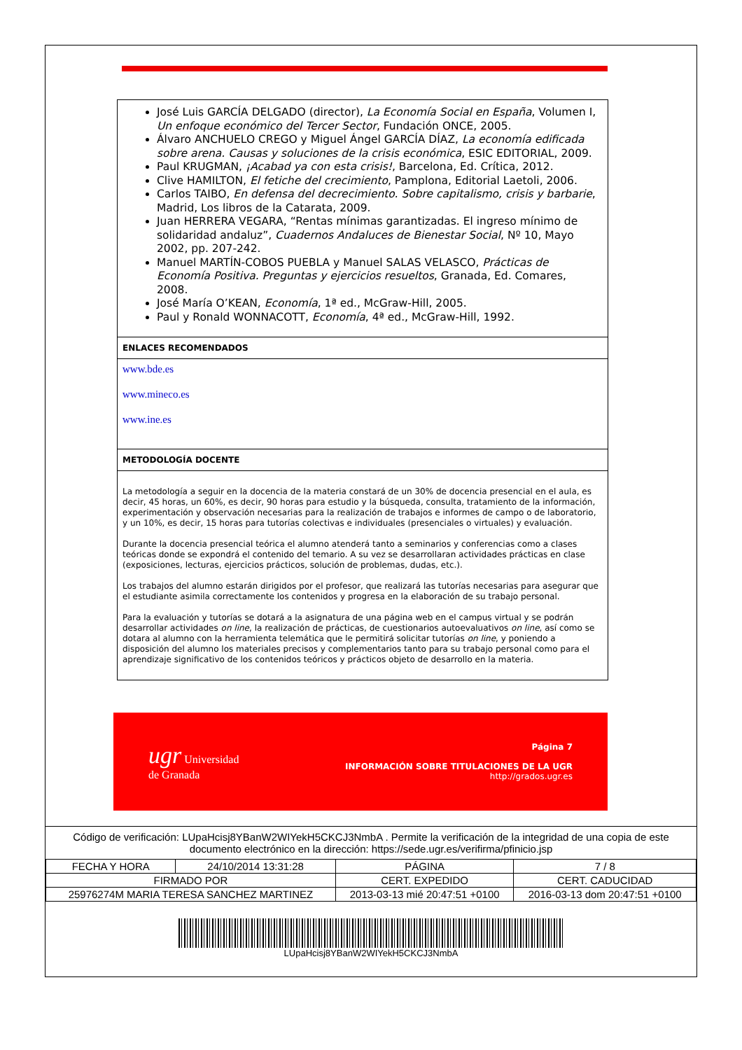José Luis GARCÍA DELGADO (director), La Economía Social en España, Volumen I, Un enfoque económico del Tercer Sector, Fundación ONCE, 2005.
Álvaro ANCHUELO CREGO y Miguel Ángel GARCÍA DÍAZ, La economía edificada sobre arena. Causas y soluciones de la crisis económica, ESIC EDITORIAL, 2009.
Paul KRUGMAN, ¡Acabad ya con esta crisis!, Barcelona, Ed. Crítica, 2012.
Clive HAMILTON, El fetiche del crecimiento, Pamplona, Editorial Laetoli, 2006.
Carlos TAIBO, En defensa del decrecimiento. Sobre capitalismo, crisis y barbarie, Madrid, Los libros de la Catarata, 2009.
Juan HERRERA VEGARA, “Rentas mínimas garantizadas. El ingreso mínimo de solidaridad andaluz”, Cuadernos Andaluces de Bienestar Social, Nº 10, Mayo 2002, pp. 207-242.
Manuel MARTÍN-COBOS PUEBLA y Manuel SALAS VELASCO, Prácticas de Economía Positiva. Preguntas y ejercicios resueltos, Granada, Ed. Comares, 2008.
José María O’KEAN, Economía, 1ª ed., McGraw-Hill, 2005.
Paul y Ronald WONNACOTT, Economía, 4ª ed., McGraw-Hill, 1992.
ENLACES RECOMENDADOS
www.bde.es
www.mineco.es
www.ine.es
METODOLOGÍA DOCENTE
La metodología a seguir en la docencia de la materia constará de un 30% de docencia presencial en el aula, es decir, 45 horas, un 60%, es decir, 90 horas para estudio y la búsqueda, consulta, tratamiento de la información, experimentación y observación necesarias para la realización de trabajos e informes de campo o de laboratorio, y un 10%, es decir, 15 horas para tutorías colectivas e individuales (presenciales o virtuales) y evaluación.
Durante la docencia presencial teórica el alumno atenderá tanto a seminarios y conferencias como a clases teóricas donde se expondrá el contenido del temario. A su vez se desarrollaran actividades prácticas en clase (exposiciones, lecturas, ejercicios prácticos, solución de problemas, dudas, etc.).
Los trabajos del alumno estarán dirigidos por el profesor, que realizará las tutorías necesarias para asegurar que el estudiante asimila correctamente los contenidos y progresa en la elaboración de su trabajo personal.
Para la evaluación y tutorías se dotará a la asignatura de una página web en el campus virtual y se podrán desarrollar actividades on line, la realización de prácticas, de cuestionarios autoevaluativos on line, así como se dotara al alumno con la herramienta telemática que le permitirá solicitar tutorías on line, y poniendo a disposición del alumno los materiales precisos y complementarios tanto para su trabajo personal como para el aprendizaje significativo de los contenidos teóricos y prácticos objeto de desarrollo en la materia.
ugr Universidad
de Granada
Página 7
INFORMACIÓN SOBRE TITULACIONES DE LA UGR
http://grados.ugr.es
Código de verificación: LUpaHcisj8YBanW2WIYekH5CKCJ3NmbA . Permite la verificación de la integridad de una copia de este documento electrónico en la dirección: https://sede.ugr.es/verifirma/pfinicio.jsp
| FECHA Y HORA | 24/10/2014 13:31:28 | PÁGINA | 7 / 8 |
| FIRMADO POR | | CERT. EXPEDIDO | CERT. CADUCIDAD |
| 25976274M MARIA TERESA SANCHEZ MARTINEZ | | 2013-03-13 mié 20:47:51 +0100 | 2016-03-13 dom 20:47:51 +0100 |
LUpaHcisj8YBanW2WIYekH5CKCJ3NmbA